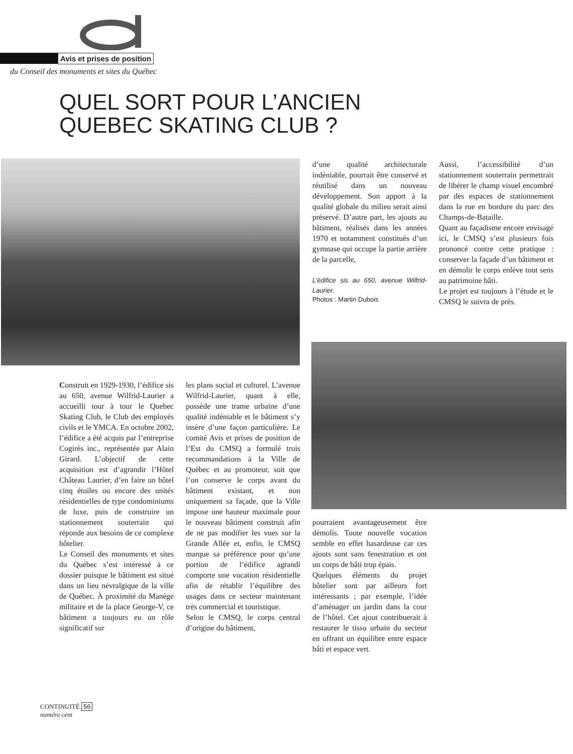Avis et prises de position
du Conseil des monuments et sites du Québec
QUEL SORT POUR L’ANCIEN
QUEBEC SKATING CLUB ?
Construit en 1929-1930, l’édifice sis au 650, avenue Wilfrid-Laurier a accueilli tour à tour le Quebec Skating Club, le Club des employés civils et le YMCA. En octobre 2002, l’édifice a été acquis par l’entreprise Cogirès inc., représentée par Alain Girard. L’objectif de cette acquisition est d’agrandir l’Hôtel Château Laurier, d’en faire un hôtel cinq étoiles ou encore des unités résidentielles de type condominiums de luxe, puis de construire un stationnement souterrain qui réponde aux besoins de ce complexe hôtelier.
Le Conseil des monuments et sites du Québec s’est intéressé à ce dossier puisque le bâtiment est situé dans un lieu névralgique de la ville de Québec. À proximité du Manège militaire et de la place George-V, ce bâtiment a toujours eu un rôle significatif sur
les plans social et culturel. L’avenue Wilfrid-Laurier, quant à elle, possède une trame urbaine d’une qualité indéniable et le bâtiment s’y insère d’une façon particulière. Le comité Avis et prises de position de l’Est du CMSQ a formulé trois recommandations à la Ville de Québec et au promoteur, soit que l’on conserve le corps avant du bâtiment existant, et non uniquement sa façade, que la Ville impose une hauteur maximale pour le nouveau bâtiment construit afin de ne pas modifier les vues sur la Grande Allée et, enfin, le CMSQ marque sa préférence pour qu’une portion de l’édifice agrandi comporte une vocation résidentielle afin de rétablir l’équilibre des usages dans ce secteur maintenant très commercial et touristique.
Selon le CMSQ, le corps central d’origine du bâtiment,
d’une qualité architecturale indéniable, pourrait être conservé et réutilisé dans un nouveau développement. Son apport à la qualité globale du milieu serait ainsi préservé. D’autre part, les ajouts au bâtiment, réalisés dans les années 1970 et notamment constitués d’un gymnase qui occupe la partie arrière de la parcelle,
L’édifice sis au 650, avenue Wilfrid-Laurier.
Photos : Martin Dubois
Aussi, l’accessibilité d’un stationnement souterrain permettrait de libérer le champ visuel encombré par des espaces de stationnement dans la rue en bordure du parc des Champs-de-Bataille.
Quant au façadisme encore envisagé ici, le CMSQ s’est plusieurs fois prononcé contre cette pratique : conserver la façade d’un bâtiment et en démolir le corps enlève tout sens au patrimoine bâti.
Le projet est toujours à l’étude et le CMSQ le suivra de près.
pourraient avantageusement être démolis. Toute nouvelle vocation semble en effet hasardeuse car ces ajouts sont sans fenestration et ont un corps de bâti trop épais.
Quelques éléments du projet hôtelier sont par ailleurs fort intéressants ; par exemple, l’idée d’aménager un jardin dans la cour de l’hôtel. Cet ajout contribuerait à restaurer le tissu urbain du secteur en offrant un équilibre entre espace bâti et espace vert.
CONTINUITÉ 56
numéro cent